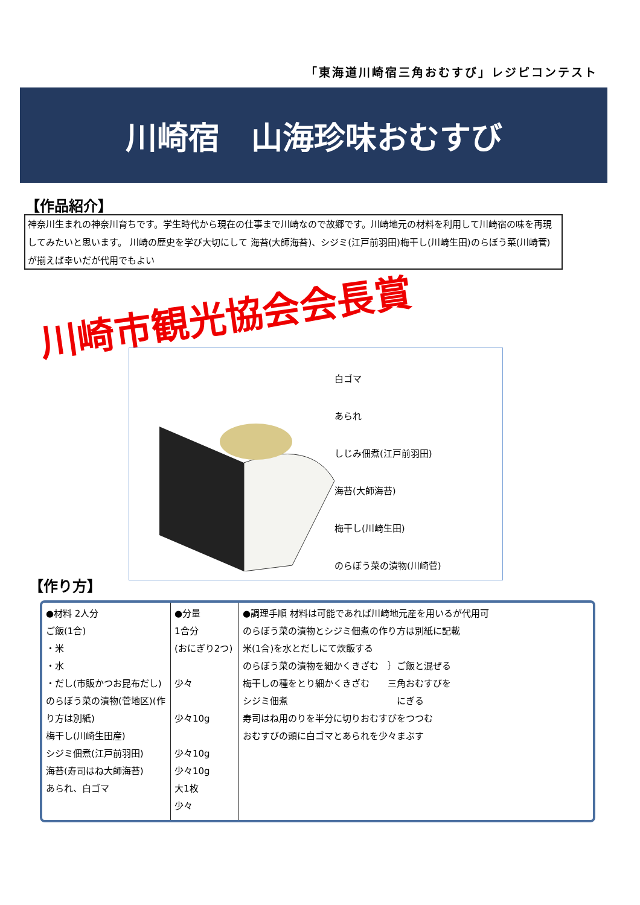「東海道川崎宿三角おむすび」レジピコンテスト
川崎宿　山海珍味おむすび
【作品紹介】
神奈川生まれの神奈川育ちです。学生時代から現在の仕事まで川崎なので故郷です。川崎地元の材料を利用して川崎宿の味を再現してみたいと思います。 川崎の歴史を学び大切にして 海苔(大師海苔)、シジミ(江戸前羽田)梅干し(川崎生田)のらぼう菜(川崎菅)が揃えば幸いだが代用でもよい
川崎市観光協会会長賞
白ゴマ
あられ
しじみ佃煮(江戸前羽田)
海苔(大師海苔)
梅干し(川崎生田)
のらぼう菜の漬物(川崎菅)
【作り方】
| ●材料 2人分 ご飯(1合) ・米 ・水 ・だし(市販かつお昆布だし) のらぼう菜の漬物(菅地区)(作り方は別紙) 梅干し(川崎生田産) シジミ佃煮(江戸前羽田) 海苔(寿司はね大師海苔) あられ、白ゴマ | ●分量 1合分 (おにぎり2つ) 少々 少々10g 少々10g 少々10g 大1枚 少々 | ●調理手順 材料は可能であれば川崎地元産を用いるが代用可 のらぼう菜の漬物とシジミ佃煮の作り方は別紙に記載 米(1合)を水とだしにて炊飯する のらぼう菜の漬物を細かくきざむ ｝ご飯と混ぜる 梅干しの種をとり細かくきざむ 三角おむすびを シジミ佃煮 にぎる 寿司はね用のりを半分に切りおむすびをつつむ おむすびの頭に白ゴマとあられを少々まぶす |